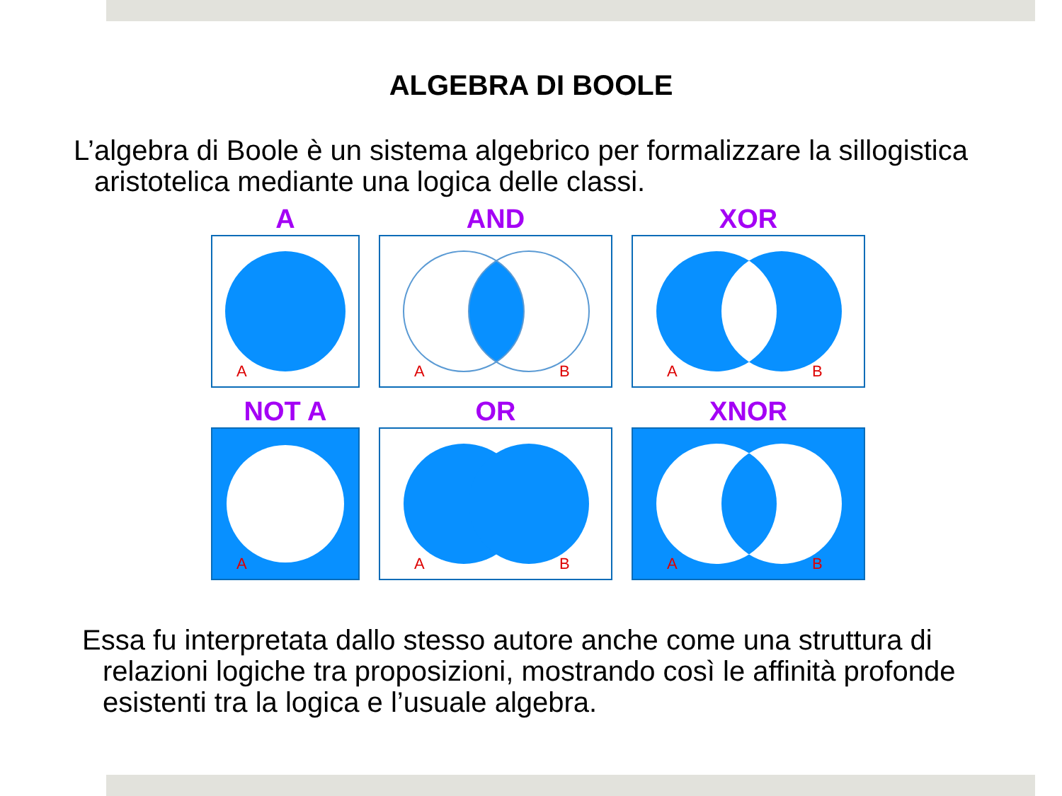ALGEBRA DI BOOLE
L’algebra di Boole è un sistema algebrico per formalizzare la sillogistica aristotelica mediante una logica delle classi.
A
A
AND
A
B
XOR
A
B
NOT A
A
OR
A
B
XNOR
A
B
Essa fu interpretata dallo stesso autore anche come una struttura di relazioni logiche tra proposizioni, mostrando così le affinità profonde esistenti tra la logica e l’usuale algebra.